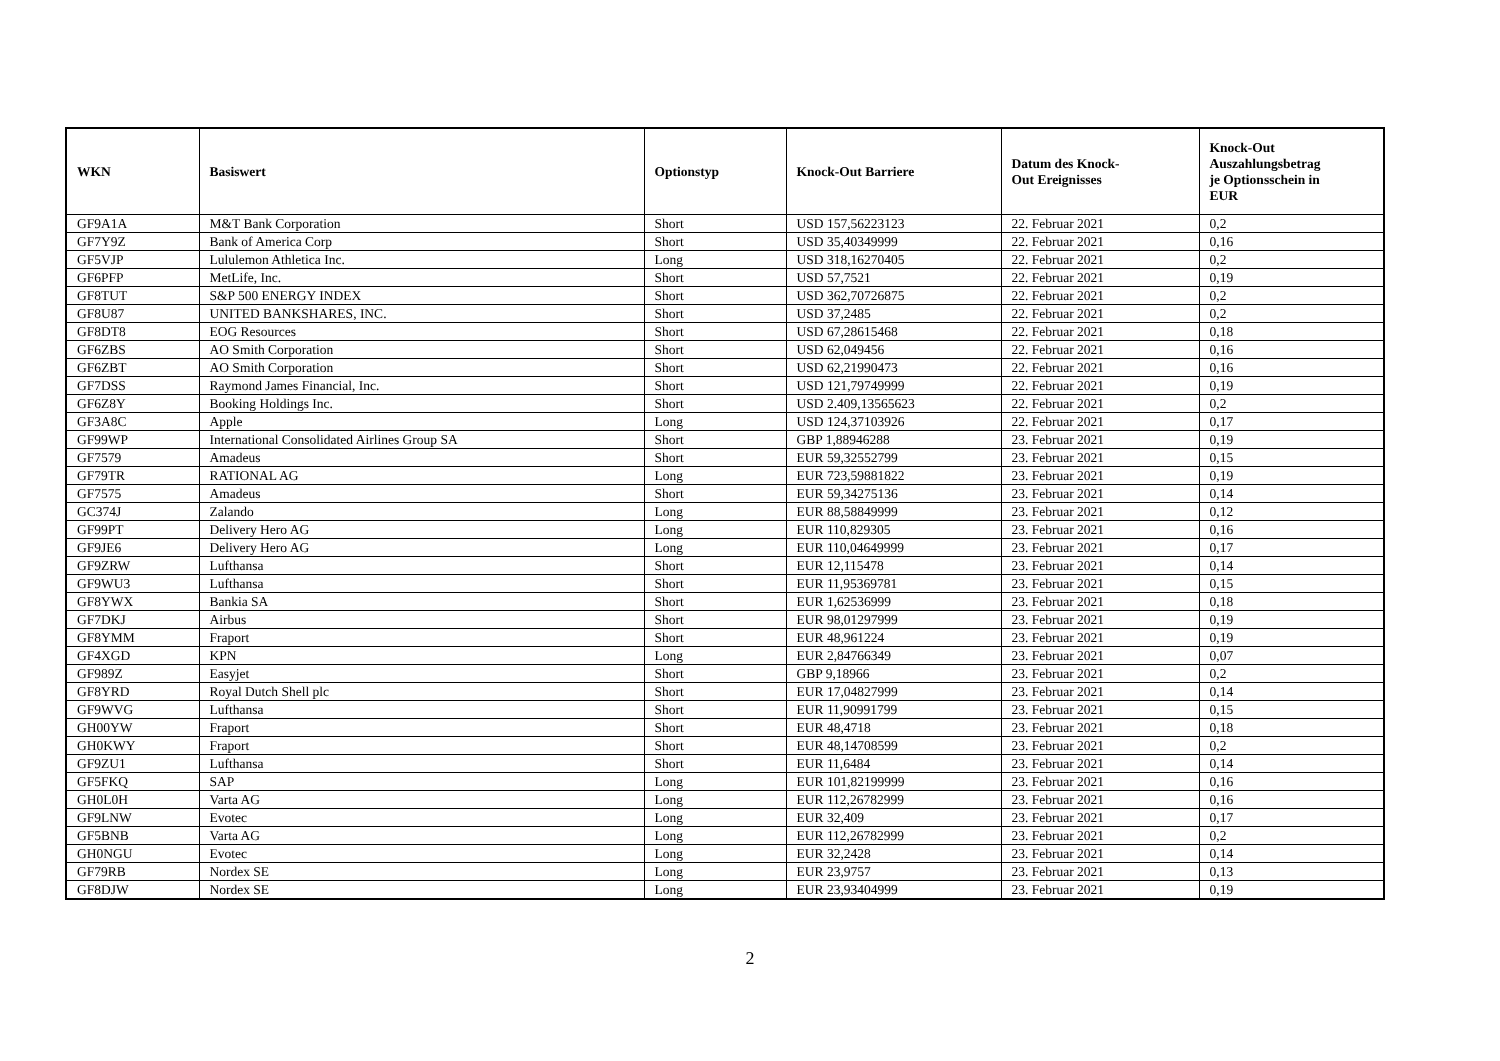| WKN | Basiswert | Optionstyp | Knock-Out Barriere | Datum des Knock- Out Ereignisses | Knock-Out Auszahlungsbetrag je Optionsschein in EUR |
| --- | --- | --- | --- | --- | --- |
| GF9A1A | M&T Bank Corporation | Short | USD 157,56223123 | 22. Februar 2021 | 0,2 |
| GF7Y9Z | Bank of America Corp | Short | USD 35,40349999 | 22. Februar 2021 | 0,16 |
| GF5VJP | Lululemon Athletica Inc. | Long | USD 318,16270405 | 22. Februar 2021 | 0,2 |
| GF6PFP | MetLife, Inc. | Short | USD 57,7521 | 22. Februar 2021 | 0,19 |
| GF8TUT | S&P 500 ENERGY INDEX | Short | USD 362,70726875 | 22. Februar 2021 | 0,2 |
| GF8U87 | UNITED BANKSHARES, INC. | Short | USD 37,2485 | 22. Februar 2021 | 0,2 |
| GF8DT8 | EOG Resources | Short | USD 67,28615468 | 22. Februar 2021 | 0,18 |
| GF6ZBS | AO Smith Corporation | Short | USD 62,049456 | 22. Februar 2021 | 0,16 |
| GF6ZBT | AO Smith Corporation | Short | USD 62,21990473 | 22. Februar 2021 | 0,16 |
| GF7DSS | Raymond James Financial, Inc. | Short | USD 121,79749999 | 22. Februar 2021 | 0,19 |
| GF6Z8Y | Booking Holdings Inc. | Short | USD 2.409,13565623 | 22. Februar 2021 | 0,2 |
| GF3A8C | Apple | Long | USD 124,37103926 | 22. Februar 2021 | 0,17 |
| GF99WP | International Consolidated Airlines Group SA | Short | GBP 1,88946288 | 23. Februar 2021 | 0,19 |
| GF7579 | Amadeus | Short | EUR 59,32552799 | 23. Februar 2021 | 0,15 |
| GF79TR | RATIONAL AG | Long | EUR 723,59881822 | 23. Februar 2021 | 0,19 |
| GF7575 | Amadeus | Short | EUR 59,34275136 | 23. Februar 2021 | 0,14 |
| GC374J | Zalando | Long | EUR 88,58849999 | 23. Februar 2021 | 0,12 |
| GF99PT | Delivery Hero AG | Long | EUR 110,829305 | 23. Februar 2021 | 0,16 |
| GF9JE6 | Delivery Hero AG | Long | EUR 110,04649999 | 23. Februar 2021 | 0,17 |
| GF9ZRW | Lufthansa | Short | EUR 12,115478 | 23. Februar 2021 | 0,14 |
| GF9WU3 | Lufthansa | Short | EUR 11,95369781 | 23. Februar 2021 | 0,15 |
| GF8YWX | Bankia SA | Short | EUR 1,62536999 | 23. Februar 2021 | 0,18 |
| GF7DKJ | Airbus | Short | EUR 98,01297999 | 23. Februar 2021 | 0,19 |
| GF8YMM | Fraport | Short | EUR 48,961224 | 23. Februar 2021 | 0,19 |
| GF4XGD | KPN | Long | EUR 2,84766349 | 23. Februar 2021 | 0,07 |
| GF989Z | Easyjet | Short | GBP 9,18966 | 23. Februar 2021 | 0,2 |
| GF8YRD | Royal Dutch Shell plc | Short | EUR 17,04827999 | 23. Februar 2021 | 0,14 |
| GF9WVG | Lufthansa | Short | EUR 11,90991799 | 23. Februar 2021 | 0,15 |
| GH00YW | Fraport | Short | EUR 48,4718 | 23. Februar 2021 | 0,18 |
| GH0KWY | Fraport | Short | EUR 48,14708599 | 23. Februar 2021 | 0,2 |
| GF9ZU1 | Lufthansa | Short | EUR 11,6484 | 23. Februar 2021 | 0,14 |
| GF5FKQ | SAP | Long | EUR 101,82199999 | 23. Februar 2021 | 0,16 |
| GH0L0H | Varta AG | Long | EUR 112,26782999 | 23. Februar 2021 | 0,16 |
| GF9LNW | Evotec | Long | EUR 32,409 | 23. Februar 2021 | 0,17 |
| GF5BNB | Varta AG | Long | EUR 112,26782999 | 23. Februar 2021 | 0,2 |
| GH0NGU | Evotec | Long | EUR 32,2428 | 23. Februar 2021 | 0,14 |
| GF79RB | Nordex SE | Long | EUR 23,9757 | 23. Februar 2021 | 0,13 |
| GF8DJW | Nordex SE | Long | EUR 23,93404999 | 23. Februar 2021 | 0,19 |
2